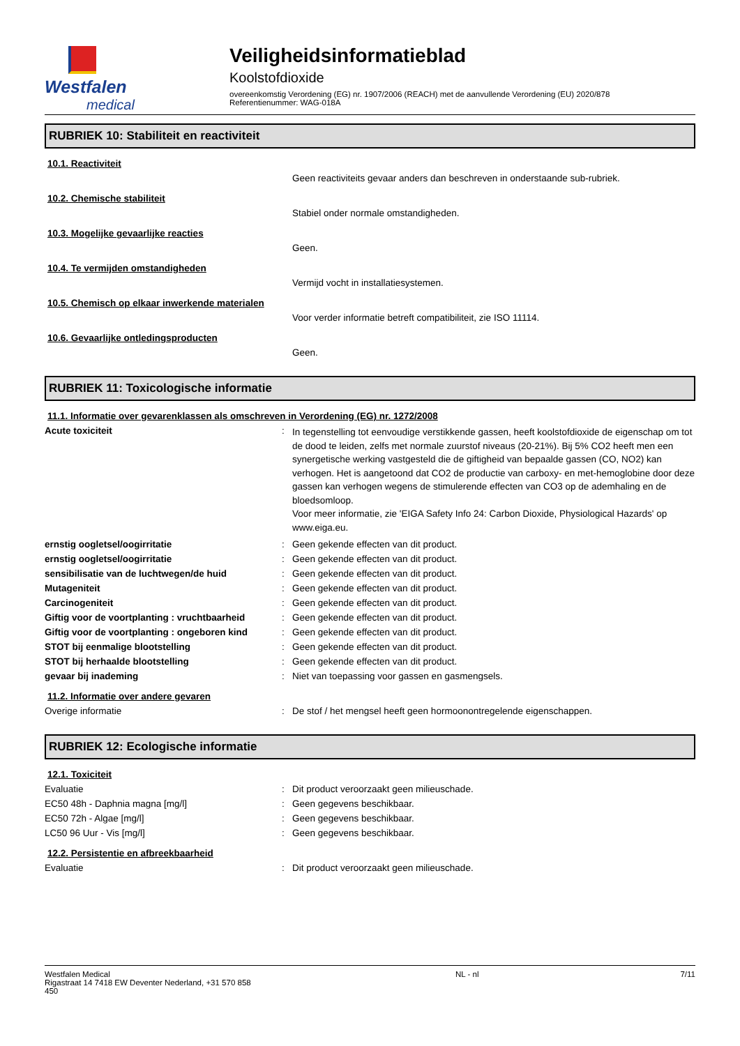Westfalen
medical
Veiligheidsinformatieblad
Koolstofdioxide
overeenkomstig Verordening (EG) nr. 1907/2006 (REACH) met de aanvullende Verordening (EU) 2020/878
Referentienummer: WAG-018A
RUBRIEK 10: Stabiliteit en reactiviteit
10.1. Reactiviteit
Geen reactiviteits gevaar anders dan beschreven in onderstaande sub-rubriek.
10.2. Chemische stabiliteit
Stabiel onder normale omstandigheden.
10.3. Mogelijke gevaarlijke reacties
Geen.
10.4. Te vermijden omstandigheden
Vermijd vocht in installatiesystemen.
10.5. Chemisch op elkaar inwerkende materialen
Voor verder informatie betreft compatibiliteit, zie ISO 11114.
10.6. Gevaarlijke ontledingsproducten
Geen.
RUBRIEK 11: Toxicologische informatie
11.1. Informatie over gevarenklassen als omschreven in Verordening (EG) nr. 1272/2008
Acute toxiciteit :
In tegenstelling tot eenvoudige verstikkende gassen, heeft koolstofdioxide de eigenschap om tot de dood te leiden, zelfs met normale zuurstof niveaus (20-21%). Bij 5% CO2 heeft men een synergetische werking vastgesteld die de giftigheid van bepaalde gassen (CO, NO2) kan verhogen. Het is aangetoond dat CO2 de productie van carboxy- en met-hemoglobine door deze gassen kan verhogen wegens de stimulerende effecten van CO3 op de ademhaling en de bloedsomloop.
Voor meer informatie, zie 'EIGA Safety Info 24: Carbon Dioxide, Physiological Hazards' op www.eiga.eu.
ernstig oogletsel/oogirritatie : Geen gekende effecten van dit product.
ernstig oogletsel/oogirritatie : Geen gekende effecten van dit product.
sensibilisatie van de luchtwegen/de huid : Geen gekende effecten van dit product.
Mutageniteit : Geen gekende effecten van dit product.
Carcinogeniteit : Geen gekende effecten van dit product.
Giftig voor de voortplanting : vruchtbaarheid
: Geen gekende effecten van dit product.
Giftig voor de voortplanting : ongeboren kind
: Geen gekende effecten van dit product.
STOT bij eenmalige blootstelling : Geen gekende effecten van dit product.
STOT bij herhaalde blootstelling : Geen gekende effecten van dit product.
gevaar bij inademing : Niet van toepassing voor gassen en gasmengsels.
11.2. Informatie over andere gevaren
Overige informatie : De stof / het mengsel heeft geen hormoonontregelende eigenschappen.
RUBRIEK 12: Ecologische informatie
12.1. Toxiciteit
Evaluatie : Dit product veroorzaakt geen milieuschade.
EC50 48h - Daphnia magna [mg/l] : Geen gegevens beschikbaar.
EC50 72h - Algae [mg/l] : Geen gegevens beschikbaar.
LC50 96 Uur - Vis [mg/l] : Geen gegevens beschikbaar.
12.2. Persistentie en afbreekbaarheid
Evaluatie : Dit product veroorzaakt geen milieuschade.
Westfalen Medical
Rigastraat 14 7418 EW Deventer Nederland, +31 570 858 450
NL - nl 7/11